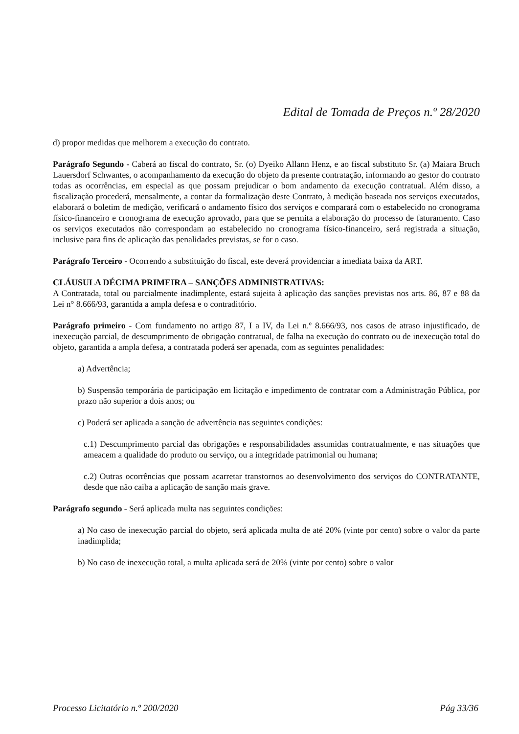Edital de Tomada de Preços n.º 28/2020
d) propor medidas que melhorem a execução do contrato.
Parágrafo Segundo - Caberá ao fiscal do contrato, Sr. (o) Dyeiko Allann Henz, e ao fiscal substituto Sr. (a) Maiara Bruch Lauersdorf Schwantes, o acompanhamento da execução do objeto da presente contratação, informando ao gestor do contrato todas as ocorrências, em especial as que possam prejudicar o bom andamento da execução contratual. Além disso, a fiscalização procederá, mensalmente, a contar da formalização deste Contrato, à medição baseada nos serviços executados, elaborará o boletim de medição, verificará o andamento físico dos serviços e comparará com o estabelecido no cronograma físico-financeiro e cronograma de execução aprovado, para que se permita a elaboração do processo de faturamento. Caso os serviços executados não correspondam ao estabelecido no cronograma físico-financeiro, será registrada a situação, inclusive para fins de aplicação das penalidades previstas, se for o caso.
Parágrafo Terceiro - Ocorrendo a substituição do fiscal, este deverá providenciar a imediata baixa da ART.
CLÁUSULA DÉCIMA PRIMEIRA – SANÇÕES ADMINISTRATIVAS:
A Contratada, total ou parcialmente inadimplente, estará sujeita à aplicação das sanções previstas nos arts. 86, 87 e 88 da Lei n° 8.666/93, garantida a ampla defesa e o contraditório.
Parágrafo primeiro - Com fundamento no artigo 87, I a IV, da Lei n.º 8.666/93, nos casos de atraso injustificado, de inexecução parcial, de descumprimento de obrigação contratual, de falha na execução do contrato ou de inexecução total do objeto, garantida a ampla defesa, a contratada poderá ser apenada, com as seguintes penalidades:
a) Advertência;
b) Suspensão temporária de participação em licitação e impedimento de contratar com a Administração Pública, por prazo não superior a dois anos; ou
c) Poderá ser aplicada a sanção de advertência nas seguintes condições:
c.1) Descumprimento parcial das obrigações e responsabilidades assumidas contratualmente, e nas situações que ameacem a qualidade do produto ou serviço, ou a integridade patrimonial ou humana;
c.2) Outras ocorrências que possam acarretar transtornos ao desenvolvimento dos serviços do CONTRATANTE, desde que não caiba a aplicação de sanção mais grave.
Parágrafo segundo - Será aplicada multa nas seguintes condições:
a) No caso de inexecução parcial do objeto, será aplicada multa de até 20% (vinte por cento) sobre o valor da parte inadimplida;
b) No caso de inexecução total, a multa aplicada será de 20% (vinte por cento) sobre o valor
Processo Licitatório n.º 200/2020 Pág 33/36